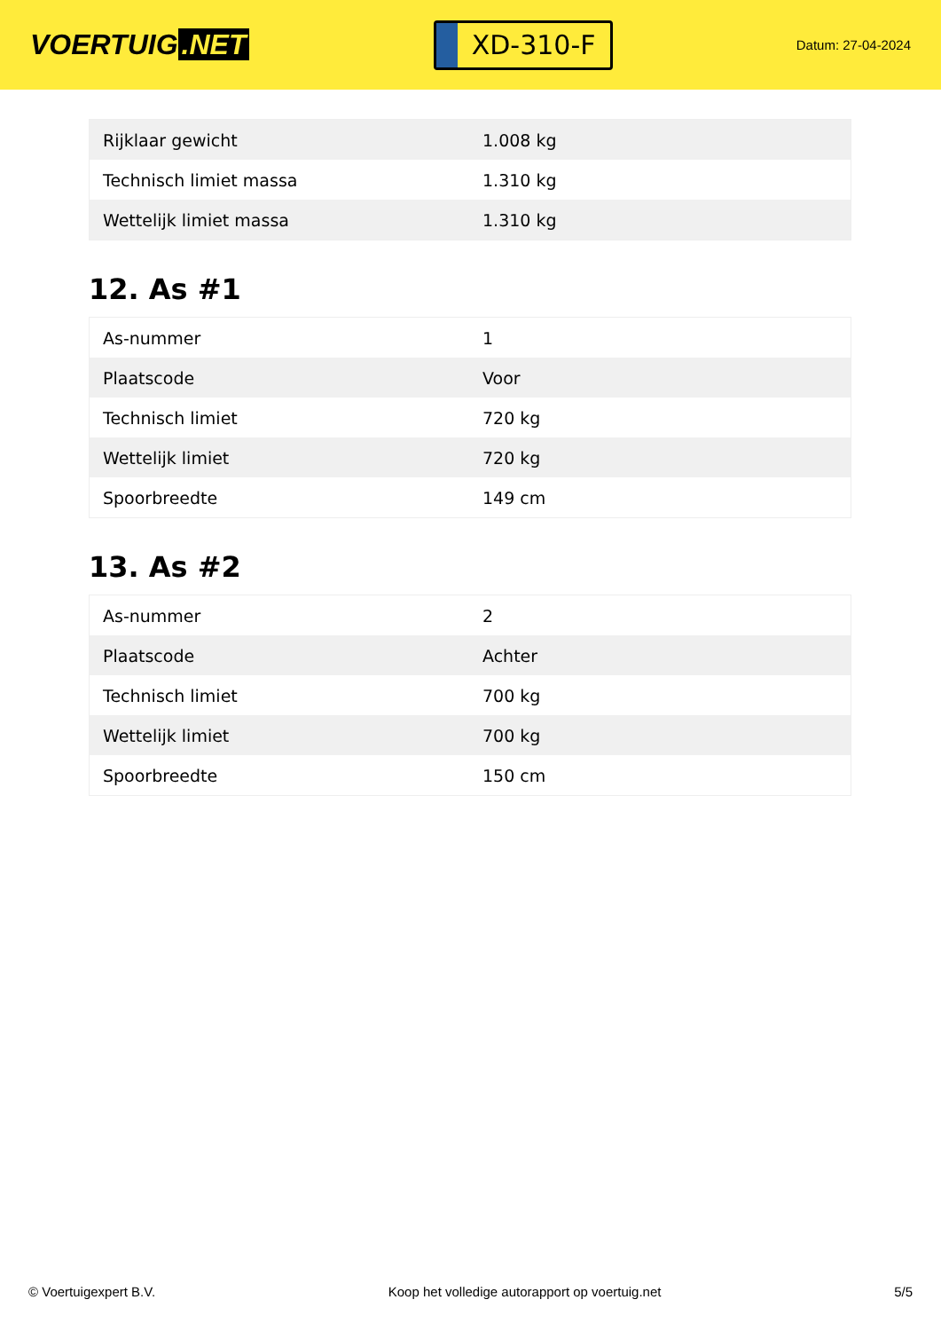VOERTUIG.NET
XD-310-F
Datum: 27-04-2024
| Rijklaar gewicht | 1.008 kg |
| Technisch limiet massa | 1.310 kg |
| Wettelijk limiet massa | 1.310 kg |
12. As #1
| As-nummer | 1 |
| Plaatscode | Voor |
| Technisch limiet | 720 kg |
| Wettelijk limiet | 720 kg |
| Spoorbreedte | 149 cm |
13. As #2
| As-nummer | 2 |
| Plaatscode | Achter |
| Technisch limiet | 700 kg |
| Wettelijk limiet | 700 kg |
| Spoorbreedte | 150 cm |
© Voertuigexpert B.V. Koop het volledige autorapport op voertuig.net 5/5